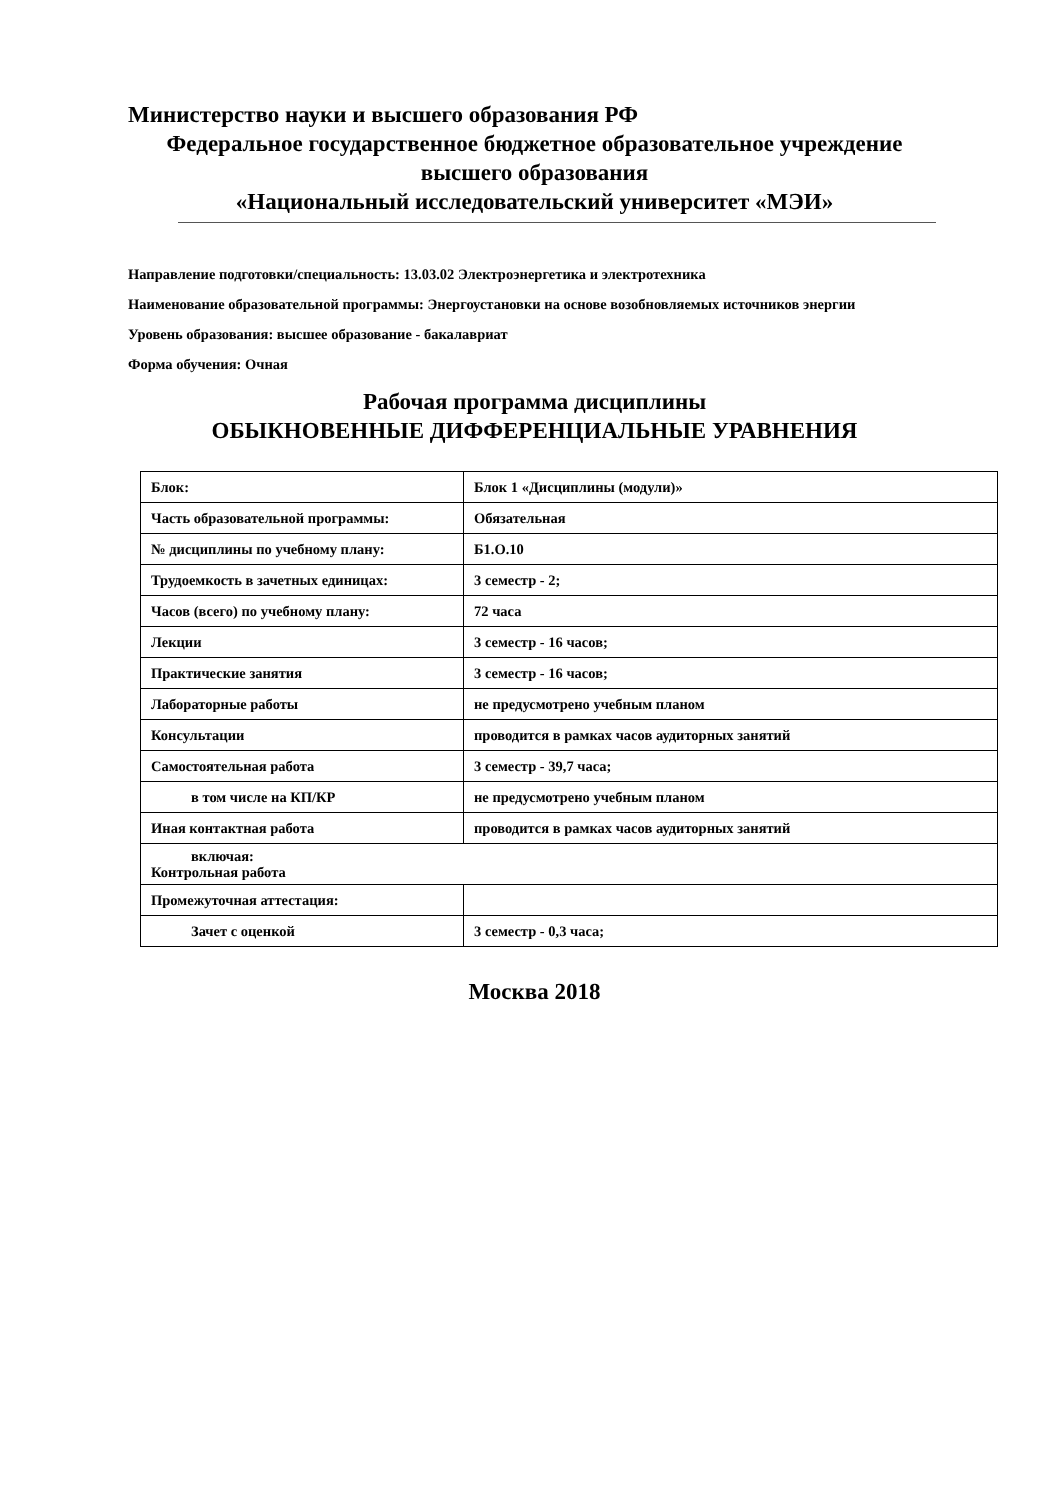Министерство науки и высшего образования РФ
Федеральное государственное бюджетное образовательное учреждение
высшего образования
«Национальный исследовательский университет «МЭИ»
Направление подготовки/специальность: 13.03.02 Электроэнергетика и электротехника
Наименование образовательной программы: Энергоустановки на основе возобновляемых источников энергии
Уровень образования: высшее образование - бакалавриат
Форма обучения: Очная
Рабочая программа дисциплины
ОБЫКНОВЕННЫЕ ДИФФЕРЕНЦИАЛЬНЫЕ УРАВНЕНИЯ
| Блок: | Блок 1 «Дисциплины (модули)» |
| Часть образовательной программы: | Обязательная |
| № дисциплины по учебному плану: | Б1.О.10 |
| Трудоемкость в зачетных единицах: | 3 семестр - 2; |
| Часов (всего) по учебному плану: | 72 часа |
| Лекции | 3 семестр - 16 часов; |
| Практические занятия | 3 семестр - 16 часов; |
| Лабораторные работы | не предусмотрено учебным планом |
| Консультации | проводится в рамках часов аудиторных занятий |
| Самостоятельная работа | 3 семестр - 39,7 часа; |
| в том числе на КП/КР | не предусмотрено учебным планом |
| Иная контактная работа | проводится в рамках часов аудиторных занятий |
| включая: Контрольная работа | |
| Промежуточная аттестация: | |
| Зачет с оценкой | 3 семестр - 0,3 часа; |
Москва 2018